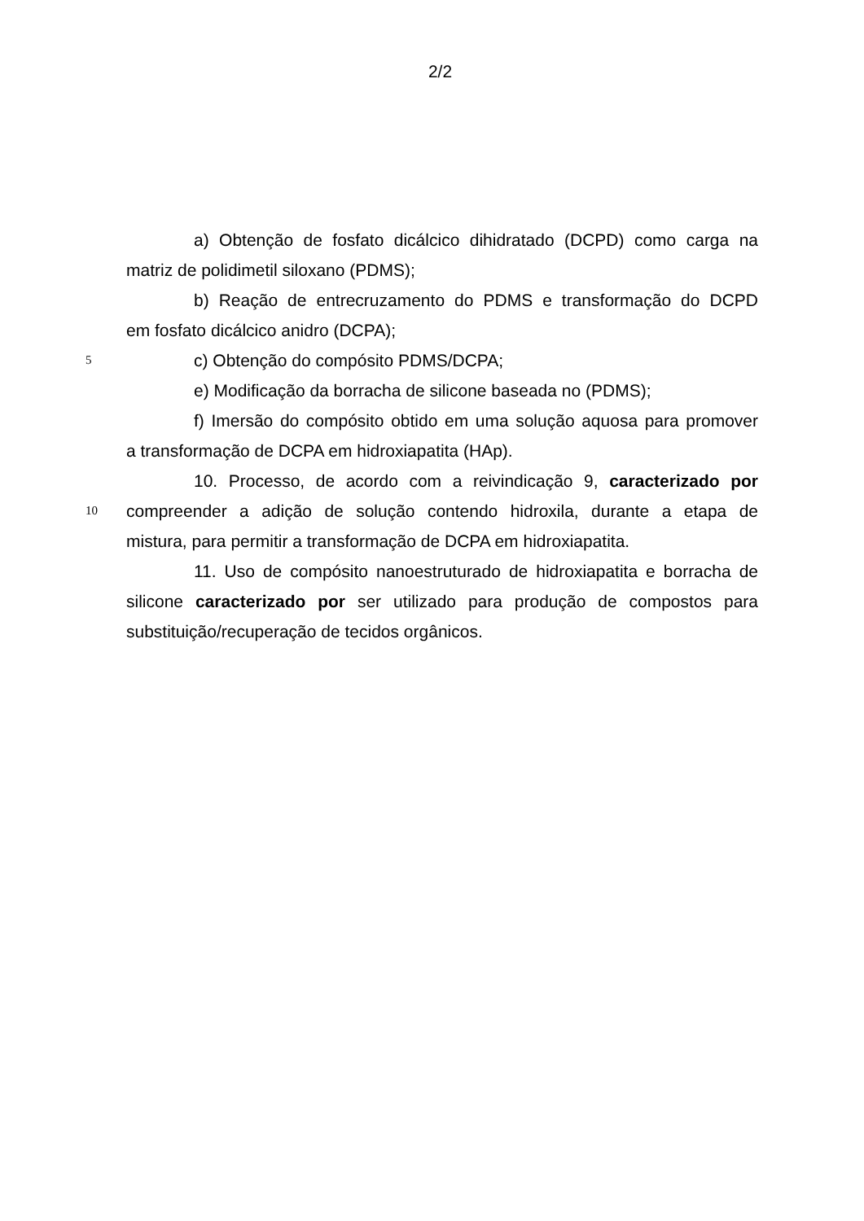2/2
a) Obtenção de fosfato dicálcico dihidratado (DCPD) como carga na
matriz de polidimetil siloxano (PDMS);
b) Reação de entrecruzamento do PDMS e transformação do DCPD
em fosfato dicálcico anidro (DCPA);
5
c) Obtenção do compósito PDMS/DCPA;
e) Modificação da borracha de silicone baseada no (PDMS);
f) Imersão do compósito obtido em uma solução aquosa para promover
a transformação de DCPA em hidroxiapatita (HAp).
10. Processo, de acordo com a reivindicação 9, caracterizado por
10
compreender a adição de solução contendo hidroxila, durante a etapa de
mistura, para permitir a transformação de DCPA em hidroxiapatita.
11. Uso de compósito nanoestruturado de hidroxiapatita e borracha de
silicone caracterizado por ser utilizado para produção de compostos para
substituição/recuperação de tecidos orgânicos.